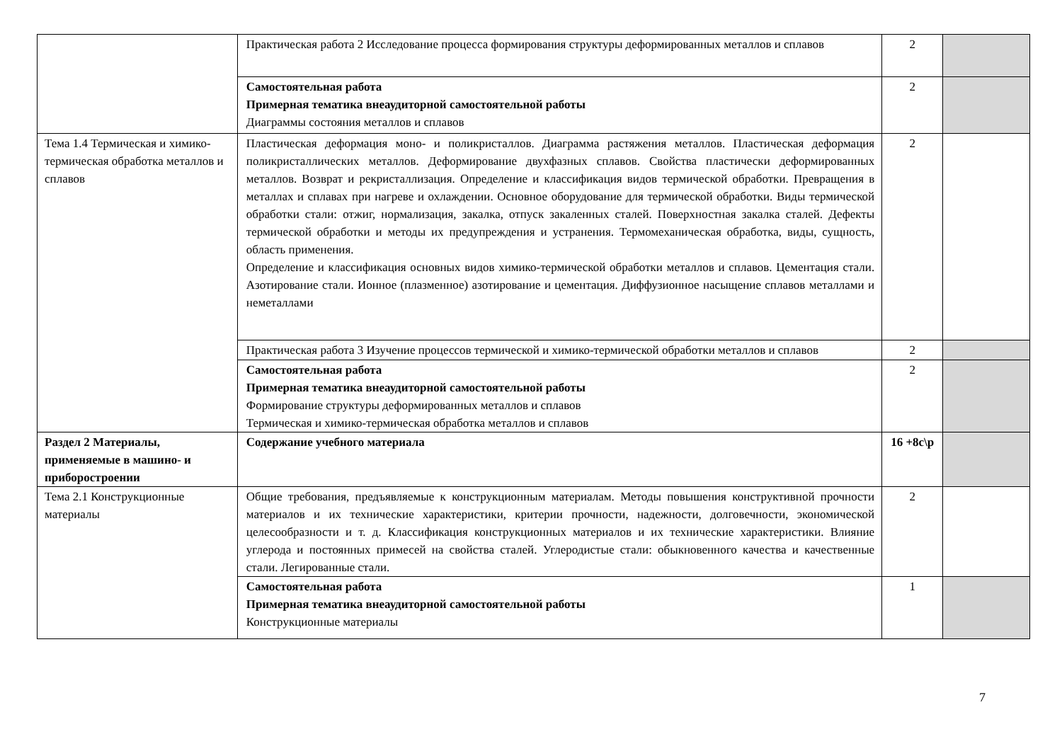| | Практическая работа 2 Исследование процесса формирования структуры деформированных металлов и сплавов | 2 | |
| | Самостоятельная работа Примерная тематика внеаудиторной самостоятельной работы Диаграммы состояния металлов и сплавов | 2 | |
| Тема 1.4 Термическая и химико-термическая обработка металлов и сплавов | Пластическая деформация моно- и поликристаллов. Диаграмма растяжения металлов. Пластическая деформация поликристаллических металлов. Деформирование двухфазных сплавов. Свойства пластически деформированных металлов. Возврат и рекристаллизация. Определение и классификация видов термической обработки. Превращения в металлах и сплавах при нагреве и охлаждении. Основное оборудование для термической обработки. Виды термической обработки стали: отжиг, нормализация, закалка, отпуск закаленных сталей. Поверхностная закалка сталей. Дефекты термической обработки и методы их предупреждения и устранения. Термомеханическая обработка, виды, сущность, область применения. Определение и классификация основных видов химико-термической обработки металлов и сплавов. Цементация стали. Азотирование стали. Ионное (плазменное) азотирование и цементация. Диффузионное насыщение сплавов металлами и неметаллами | 2 | |
| | Практическая работа 3 Изучение процессов термической и химико-термической обработки металлов и сплавов | 2 | |
| | Самостоятельная работа Примерная тематика внеаудиторной самостоятельной работы Формирование структуры деформированных металлов и сплавов Термическая и химико-термическая обработка металлов и сплавов | 2 | |
| Раздел 2 Материалы, применяемые в машино- и приборостроении | Содержание учебного материала | 16 +8с\р | |
| Тема 2.1 Конструкционные материалы | Общие требования, предъявляемые к конструкционным материалам. Методы повышения конструктивной прочности материалов и их технические характеристики, критерии прочности, надежности, долговечности, экономической целесообразности и т. д. Классификация конструкционных материалов и их технические характеристики. Влияние углерода и постоянных примесей на свойства сталей. Углеродистые стали: обыкновенного качества и качественные стали. Легированные стали. | 2 | |
| | Самостоятельная работа Примерная тематика внеаудиторной самостоятельной работы Конструкционные материалы | 1 | |
7